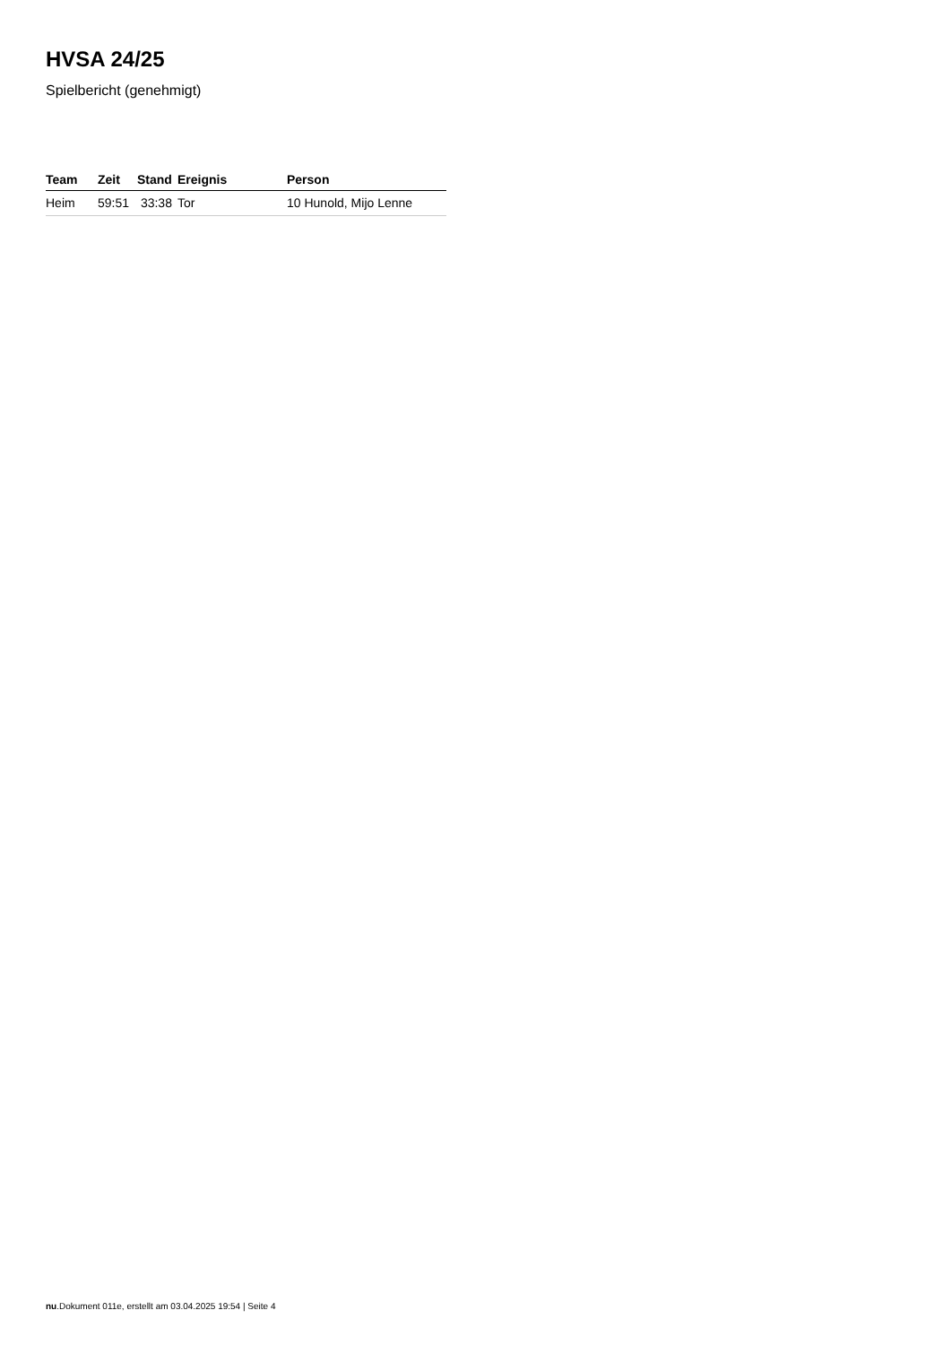HVSA 24/25
Spielbericht (genehmigt)
| Team | Zeit | Stand | Ereignis | Person |
| --- | --- | --- | --- | --- |
| Heim | 59:51 | 33:38 | Tor | 10 Hunold, Mijo Lenne |
nu.Dokument 011e, erstellt am 03.04.2025 19:54 | Seite 4